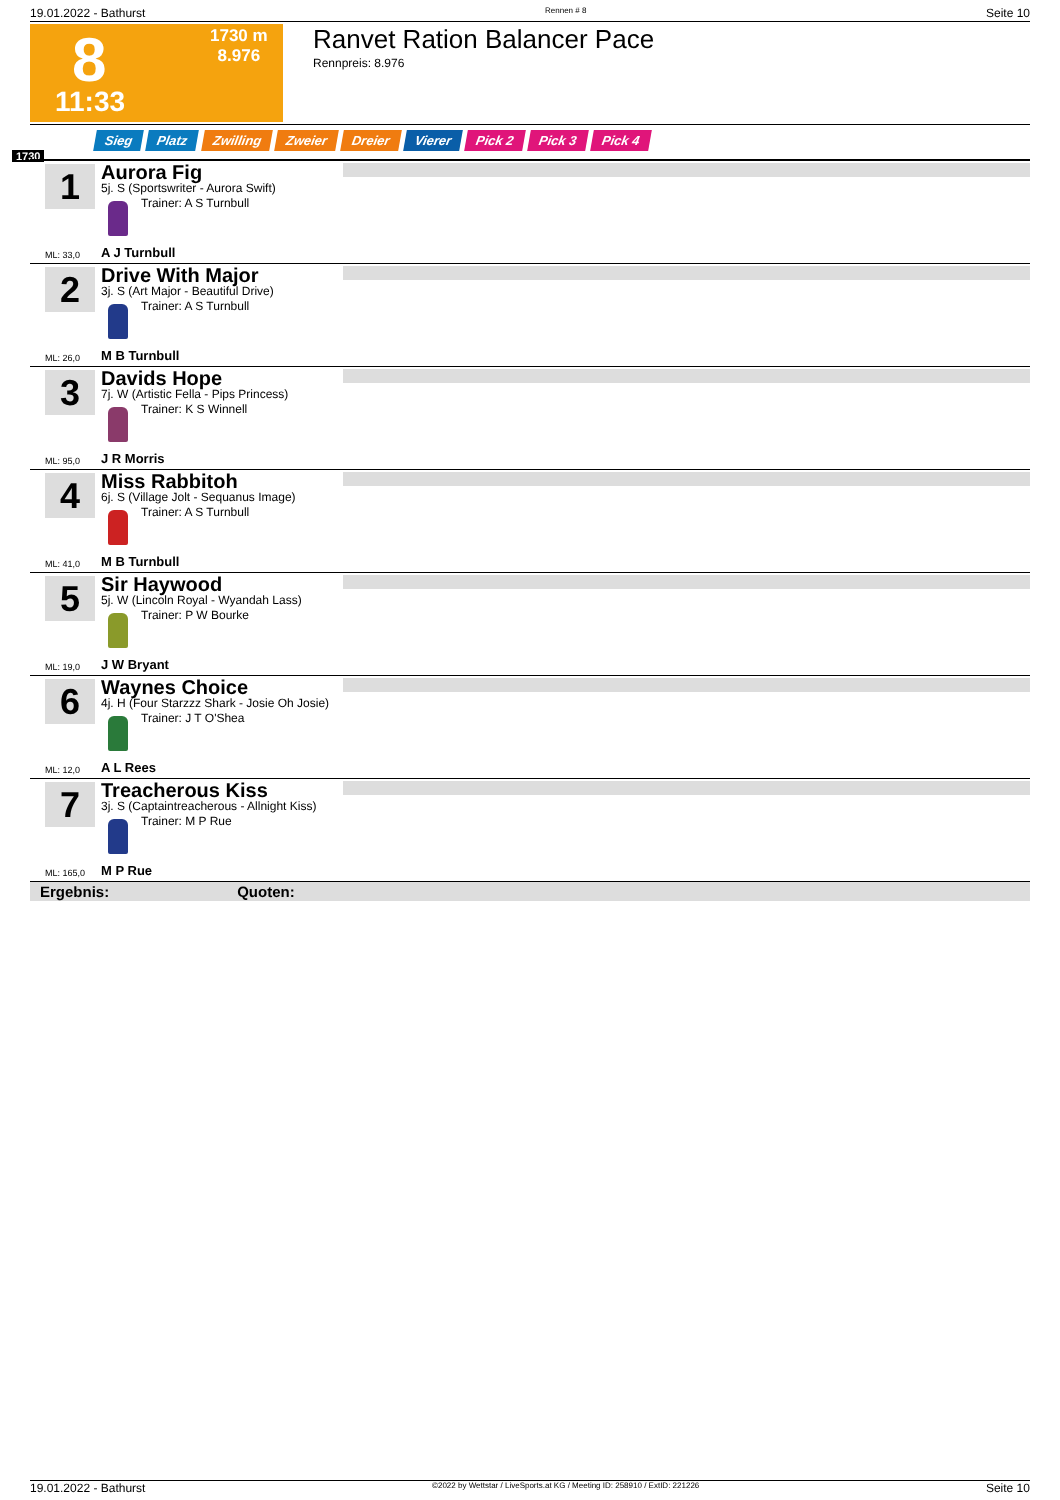19.01.2022 - Bathurst Rennen # 8 Seite 10
8
11:33
1730 m
8.976
Ranvet Ration Balancer Pace
Rennpreis: 8.976
Sieg Platz Zwilling Zweier Dreier Vierer Pick 2 Pick 3 Pick 4
1730
1 Aurora Fig
5j. S (Sportswriter - Aurora Swift)
Trainer: A S Turnbull
A J Turnbull
ML: 33,0
2 Drive With Major
3j. S (Art Major - Beautiful Drive)
Trainer: A S Turnbull
M B Turnbull
ML: 26,0
3 Davids Hope
7j. W (Artistic Fella - Pips Princess)
Trainer: K S Winnell
J R Morris
ML: 95,0
4 Miss Rabbitoh
6j. S (Village Jolt - Sequanus Image)
Trainer: A S Turnbull
M B Turnbull
ML: 41,0
5 Sir Haywood
5j. W (Lincoln Royal - Wyandah Lass)
Trainer: P W Bourke
J W Bryant
ML: 19,0
6 Waynes Choice
4j. H (Four Starzzz Shark - Josie Oh Josie)
Trainer: J T O'Shea
A L Rees
ML: 12,0
7 Treacherous Kiss
3j. S (Captaintreacherous - Allnight Kiss)
Trainer: M P Rue
M P Rue
ML: 165,0
Ergebnis: Quoten:
19.01.2022 - Bathurst ©2022 by Wettstar / LiveSports.at KG / Meeting ID: 258910 / ExtID: 221226 Seite 10